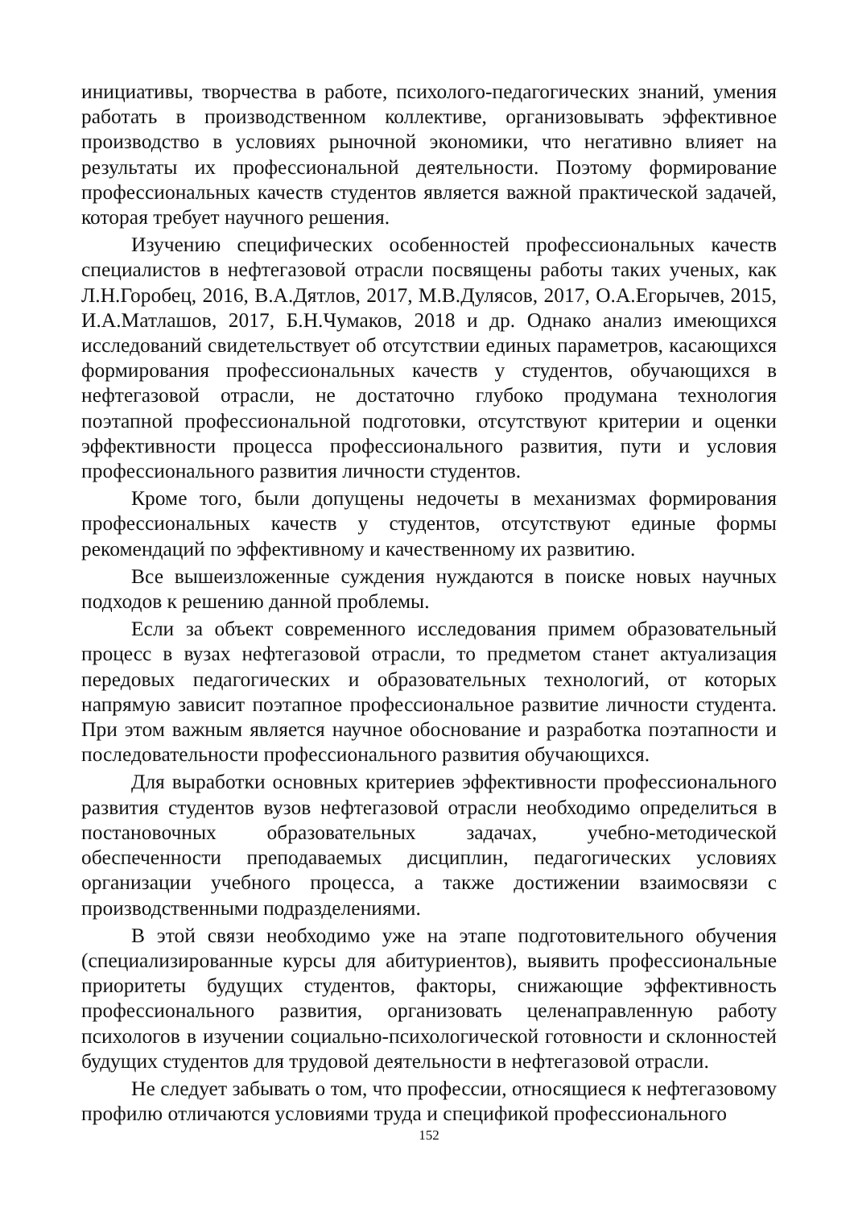инициативы, творчества в работе, психолого-педагогических знаний, умения работать в производственном коллективе, организовывать эффективное производство в условиях рыночной экономики, что негативно влияет на результаты их профессиональной деятельности. Поэтому формирование профессиональных качеств студентов является важной практической задачей, которая требует научного решения.
Изучению специфических особенностей профессиональных качеств специалистов в нефтегазовой отрасли посвящены работы таких ученых, как Л.Н.Горобец, 2016, В.А.Дятлов, 2017, М.В.Дулясов, 2017, О.А.Егорычев, 2015, И.А.Матлашов, 2017, Б.Н.Чумаков, 2018 и др. Однако анализ имеющихся исследований свидетельствует об отсутствии единых параметров, касающихся формирования профессиональных качеств у студентов, обучающихся в нефтегазовой отрасли, не достаточно глубоко продумана технология поэтапной профессиональной подготовки, отсутствуют критерии и оценки эффективности процесса профессионального развития, пути и условия профессионального развития личности студентов.
Кроме того, были допущены недочеты в механизмах формирования профессиональных качеств у студентов, отсутствуют единые формы рекомендаций по эффективному и качественному их развитию.
Все вышеизложенные суждения нуждаются в поиске новых научных подходов к решению данной проблемы.
Если за объект современного исследования примем образовательный процесс в вузах нефтегазовой отрасли, то предметом станет актуализация передовых педагогических и образовательных технологий, от которых напрямую зависит поэтапное профессиональное развитие личности студента. При этом важным является научное обоснование и разработка поэтапности и последовательности профессионального развития обучающихся.
Для выработки основных критериев эффективности профессионального развития студентов вузов нефтегазовой отрасли необходимо определиться в постановочных образовательных задачах, учебно-методической обеспеченности преподаваемых дисциплин, педагогических условиях организации учебного процесса, а также достижении взаимосвязи с производственными подразделениями.
В этой связи необходимо уже на этапе подготовительного обучения (специализированные курсы для абитуриентов), выявить профессиональные приоритеты будущих студентов, факторы, снижающие эффективность профессионального развития, организовать целенаправленную работу психологов в изучении социально-психологической готовности и склонностей будущих студентов для трудовой деятельности в нефтегазовой отрасли.
Не следует забывать о том, что профессии, относящиеся к нефтегазовому профилю отличаются условиями труда и спецификой профессионального
152